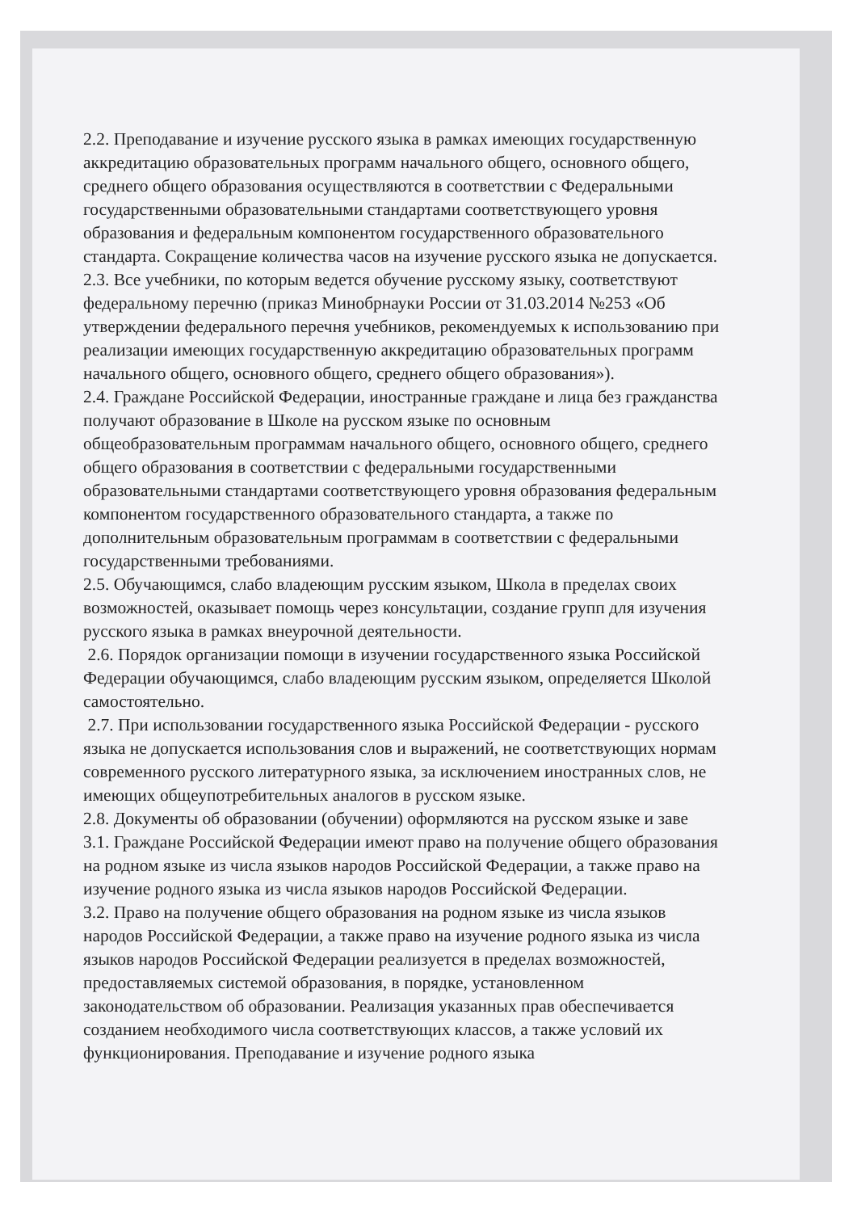2.2. Преподавание и изучение русского языка в рамках имеющих государственную аккредитацию образовательных программ начального общего, основного общего, среднего общего образования осуществляются в соответствии с Федеральными государственными образовательными стандартами соответствующего уровня образования и федеральным компонентом государственного образовательного стандарта. Сокращение количества часов на изучение русского языка не допускается.
2.3. Все учебники, по которым ведется обучение русскому языку, соответствуют федеральному перечню (приказ Минобрнауки России от 31.03.2014 №253 «Об утверждении федерального перечня учебников, рекомендуемых к использованию при реализации имеющих государственную аккредитацию образовательных программ начального общего, основного общего, среднего общего образования»).
2.4. Граждане Российской Федерации, иностранные граждане и лица без гражданства получают образование в Школе на русском языке по основным общеобразовательным программам начального общего, основного общего, среднего общего образования в соответствии с федеральными государственными образовательными стандартами соответствующего уровня образования федеральным компонентом государственного образовательного стандарта, а также по дополнительным образовательным программам в соответствии с федеральными государственными требованиями.
2.5. Обучающимся, слабо владеющим русским языком, Школа в пределах своих возможностей, оказывает помощь через консультации, создание групп для изучения русского языка в рамках внеурочной деятельности.
2.6. Порядок организации помощи в изучении государственного языка Российской Федерации обучающимся, слабо владеющим русским языком, определяется Школой самостоятельно.
2.7. При использовании государственного языка Российской Федерации - русского языка не допускается использования слов и выражений, не соответствующих нормам современного русского литературного языка, за исключением иностранных слов, не имеющих общеупотребительных аналогов в русском языке.
2.8. Документы об образовании (обучении) оформляются на русском языке и заве
3.1. Граждане Российской Федерации имеют право на получение общего образования на родном языке из числа языков народов Российской Федерации, а также право на изучение родного языка из числа языков народов Российской Федерации.
3.2. Право на получение общего образования на родном языке из числа языков народов Российской Федерации, а также право на изучение родного языка из числа языков народов Российской Федерации реализуется в пределах возможностей, предоставляемых системой образования, в порядке, установленном законодательством об образовании. Реализация указанных прав обеспечивается созданием необходимого числа соответствующих классов, а также условий их функционирования. Преподавание и изучение родного языка